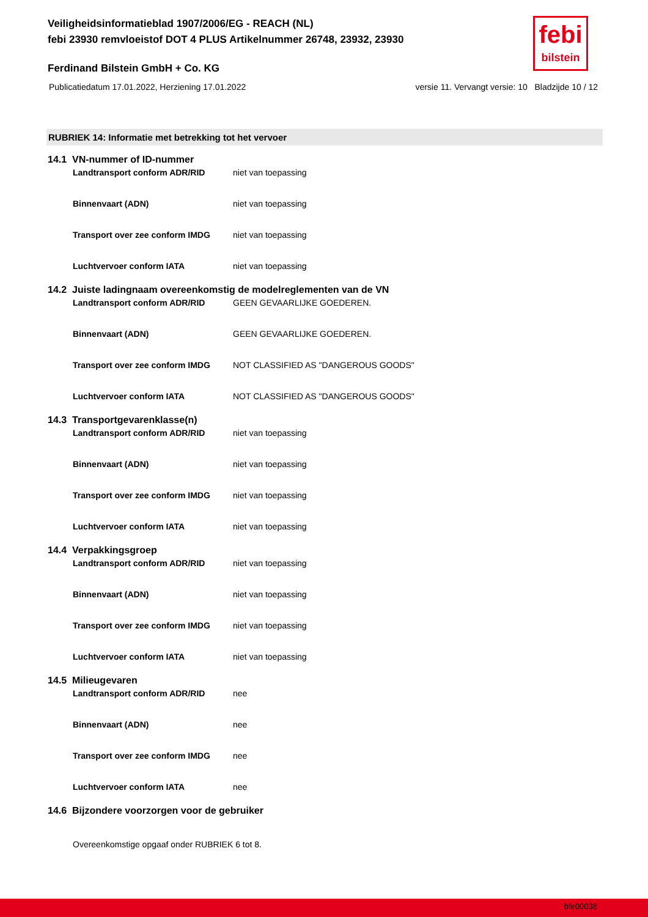Veiligheidsinformatieblad 1907/2006/EG - REACH (NL)
febi 23930 remvloeistof DOT 4 PLUS Artikelnummer 26748, 23932, 23930
febi
bilstein
Ferdinand Bilstein GmbH + Co. KG
Publicatiedatum 17.01.2022, Herziening 17.01.2022 versie 11. Vervangt versie: 10 Bladzijde 10 / 12
RUBRIEK 14: Informatie met betrekking tot het vervoer
14.1 VN-nummer of ID-nummer
Landtransport conform ADR/RID niet van toepassing
Binnenvaart (ADN) niet van toepassing
Transport over zee conform IMDG niet van toepassing
Luchtvervoer conform IATA niet van toepassing
14.2 Juiste ladingnaam overeenkomstig de modelreglementen van de VN
Landtransport conform ADR/RID GEEN GEVAARLIJKE GOEDEREN.
Binnenvaart (ADN) GEEN GEVAARLIJKE GOEDEREN.
Transport over zee conform IMDG NOT CLASSIFIED AS "DANGEROUS GOODS"
Luchtvervoer conform IATA NOT CLASSIFIED AS "DANGEROUS GOODS"
14.3 Transportgevarenklasse(n)
Landtransport conform ADR/RID niet van toepassing
Binnenvaart (ADN) niet van toepassing
Transport over zee conform IMDG niet van toepassing
Luchtvervoer conform IATA niet van toepassing
14.4 Verpakkingsgroep
Landtransport conform ADR/RID niet van toepassing
Binnenvaart (ADN) niet van toepassing
Transport over zee conform IMDG niet van toepassing
Luchtvervoer conform IATA niet van toepassing
14.5 Milieugevaren
Landtransport conform ADR/RID nee
Binnenvaart (ADN) nee
Transport over zee conform IMDG nee
Luchtvervoer conform IATA nee
14.6 Bijzondere voorzorgen voor de gebruiker
Overeenkomstige opgaaf onder RUBRIEK 6 tot 8.
bfe00038